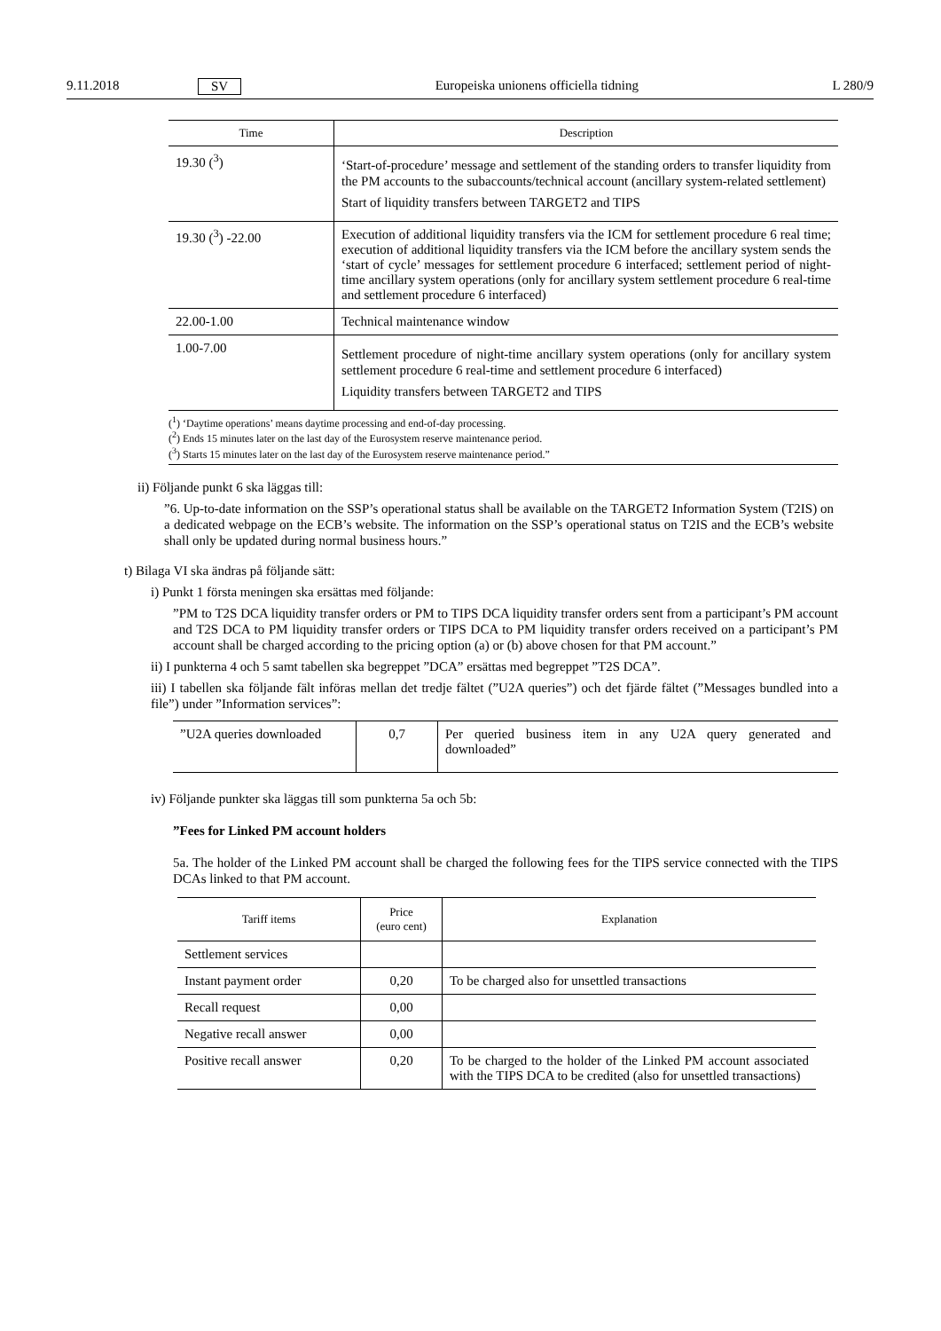9.11.2018 SV Europeiska unionens officiella tidning L 280/9
| Time | Description |
| --- | --- |
| 19.30 (<sup>3</sup>) | ‘Start-of-procedure’ message and settlement of the standing orders to transfer liquidity from the PM accounts to the subaccounts/technical account (ancillary system-related settlement) Start of liquidity transfers between TARGET2 and TIPS |
| 19.30 (<sup>3</sup>) -22.00 | Execution of additional liquidity transfers via the ICM for settlement procedure 6 real time; execution of additional liquidity transfers via the ICM before the ancillary system sends the ‘start of cycle’ messages for settlement procedure 6 interfaced; settlement period of night-time ancillary system operations (only for ancillary system settlement procedure 6 real-time and settlement procedure 6 interfaced) |
| 22.00-1.00 | Technical maintenance window |
| 1.00-7.00 | Settlement procedure of night-time ancillary system operations (only for ancillary system settlement procedure 6 real-time and settlement procedure 6 interfaced) Liquidity transfers between TARGET2 and TIPS |
| (<sup>1</sup>) ‘Daytime operations’ means daytime processing and end-of-day processing. (<sup>2</sup>) Ends 15 minutes later on the last day of the Eurosystem reserve maintenance period. (<sup>3</sup>) Starts 15 minutes later on the last day of the Eurosystem reserve maintenance period.” | |
ii) Följande punkt 6 ska läggas till:
”6. Up-to-date information on the SSP’s operational status shall be available on the TARGET2 Information System (T2IS) on a dedicated webpage on the ECB’s website. The information on the SSP’s operational status on T2IS and the ECB’s website shall only be updated during normal business hours.”
t) Bilaga VI ska ändras på följande sätt:
i) Punkt 1 första meningen ska ersättas med följande:
”PM to T2S DCA liquidity transfer orders or PM to TIPS DCA liquidity transfer orders sent from a participant’s PM account and T2S DCA to PM liquidity transfer orders or TIPS DCA to PM liquidity transfer orders received on a participant’s PM account shall be charged according to the pricing option (a) or (b) above chosen for that PM account.”
ii) I punkterna 4 och 5 samt tabellen ska begreppet ”DCA” ersättas med begreppet ”T2S DCA”.
iii) I tabellen ska följande fält införas mellan det tredje fältet (”U2A queries”) och det fjärde fältet (”Messages bundled into a file”) under ”Information services”:
| ”U2A queries downloaded | 0,7 | Per queried business item in any U2A query generated and downloaded” |
iv) Följande punkter ska läggas till som punkterna 5a och 5b:
”Fees for Linked PM account holders
5a. The holder of the Linked PM account shall be charged the following fees for the TIPS service connected with the TIPS DCAs linked to that PM account.
| Tariff items | Price (euro cent) | Explanation |
| --- | --- | --- |
| Settlement services | | |
| Instant payment order | 0,20 | To be charged also for unsettled transactions |
| Recall request | 0,00 | |
| Negative recall answer | 0,00 | |
| Positive recall answer | 0,20 | To be charged to the holder of the Linked PM account associated with the TIPS DCA to be credited (also for unsettled transactions) |